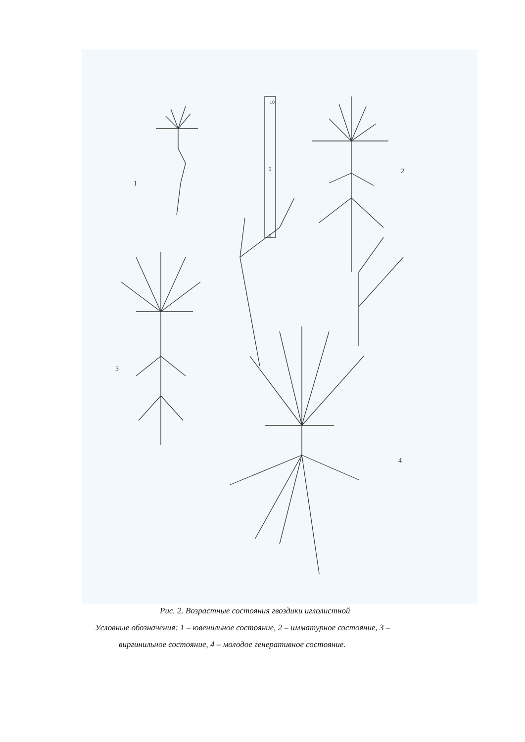10
5
0
1
2
3
4
Рис. 2. Возрастные состояния гвоздики иглолистной
Условные обозначения: 1 – ювенильное состояние, 2 – имматурное состояние, 3 –
виргинильное состояние, 4 – молодое генеративное состояние.